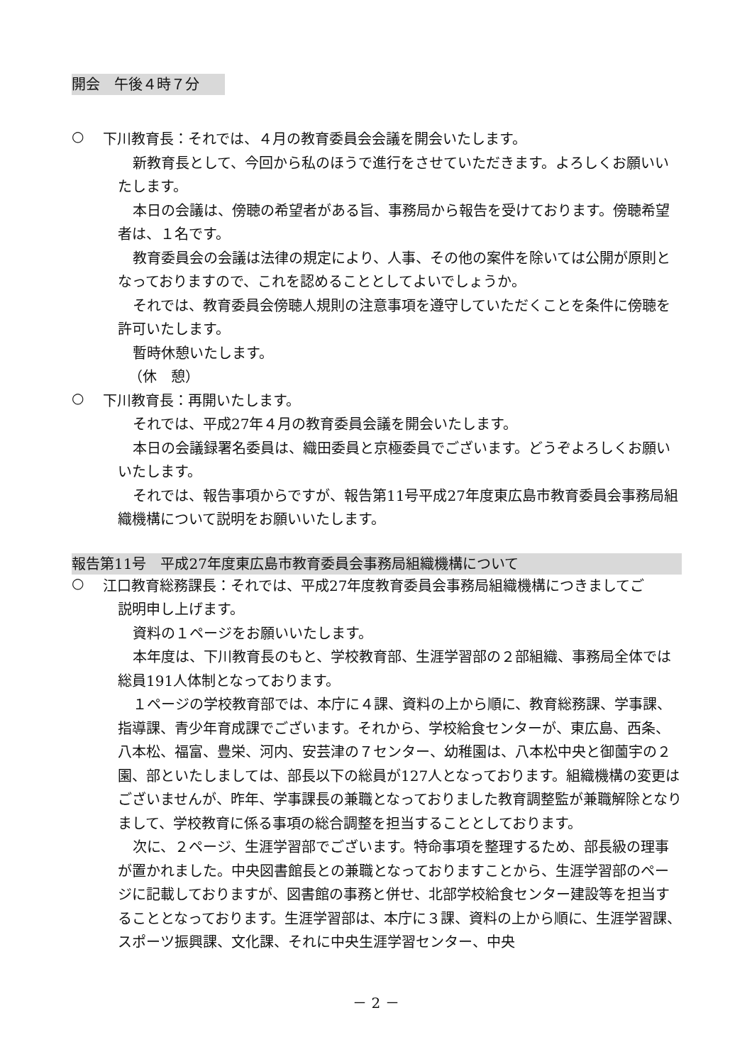開会　午後４時７分
○
下川教育長：それでは、４月の教育委員会会議を開会いたします。
新教育長として、今回から私のほうで進行をさせていただきます。よろしくお願いいたします。
本日の会議は、傍聴の希望者がある旨、事務局から報告を受けております。傍聴希望者は、１名です。
教育委員会の会議は法律の規定により、人事、その他の案件を除いては公開が原則となっておりますので、これを認めることとしてよいでしょうか。
それでは、教育委員会傍聴人規則の注意事項を遵守していただくことを条件に傍聴を許可いたします。
暫時休憩いたします。
（休　憩）
○
下川教育長：再開いたします。
それでは、平成27年４月の教育委員会議を開会いたします。
本日の会議録署名委員は、織田委員と京極委員でございます。どうぞよろしくお願いいたします。
それでは、報告事項からですが、報告第11号平成27年度東広島市教育委員会事務局組織機構について説明をお願いいたします。
報告第11号　平成27年度東広島市教育委員会事務局組織機構について
○
江口教育総務課長：それでは、平成27年度教育委員会事務局組織機構につきましてご
説明申し上げます。
資料の１ページをお願いいたします。
本年度は、下川教育長のもと、学校教育部、生涯学習部の２部組織、事務局全体では総員191人体制となっております。
１ページの学校教育部では、本庁に４課、資料の上から順に、教育総務課、学事課、指導課、青少年育成課でございます。それから、学校給食センターが、東広島、西条、八本松、福富、豊栄、河内、安芸津の７センター、幼稚園は、八本松中央と御薗宇の２園、部といたしましては、部長以下の総員が127人となっております。組織機構の変更はございませんが、昨年、学事課長の兼職となっておりました教育調整監が兼職解除となりまして、学校教育に係る事項の総合調整を担当することとしております。
次に、２ページ、生涯学習部でございます。特命事項を整理するため、部長級の理事が置かれました。中央図書館長との兼職となっておりますことから、生涯学習部のページに記載しておりますが、図書館の事務と併せ、北部学校給食センター建設等を担当することとなっております。生涯学習部は、本庁に３課、資料の上から順に、生涯学習課、スポーツ振興課、文化課、それに中央生涯学習センター、中央
－ 2 －